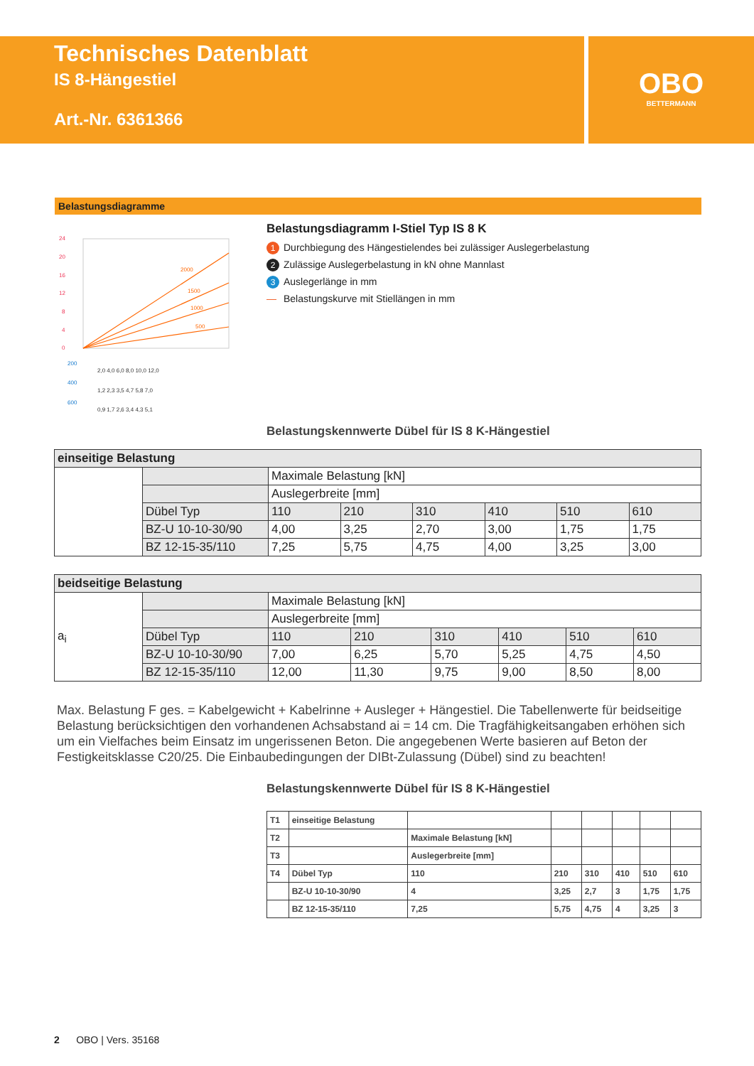Technisches Datenblatt
IS 8-Hängestiel
Art.-Nr. 6361366
OBO
BETTERMANN
Belastungsdiagramme
2000
1500
1000
500
24
20
16
12
8
4
0
2,0 4,0 6,0 8,0 10,0 12,0
1,2 2,3 3,5 4,7 5,8 7,0
0,9 1,7 2,6 3,4 4,3 5,1
200
400
600
Belastungsdiagramm I-Stiel Typ IS 8 K
1 Durchbiegung des Hängestielendes bei zulässiger Auslegerbelastung
2 Zulässige Auslegerbelastung in kN ohne Mannlast
3 Auslegerlänge in mm
— Belastungskurve mit Stiellängen in mm
Belastungskennwerte Dübel für IS 8 K-Hängestiel
| einseitige Belastung | | | | | | | |
| --- | --- | --- | --- | --- | --- | --- | --- |
| | | Maximale Belastung [kN] | | | | | |
| | | Auslegerbreite [mm] | | | | | |
| | Dübel Typ | 110 | 210 | 310 | 410 | 510 | 610 |
| | BZ-U 10-10-30/90 | 4,00 | 3,25 | 2,70 | 3,00 | 1,75 | 1,75 |
| | BZ 12-15-35/110 | 7,25 | 5,75 | 4,75 | 4,00 | 3,25 | 3,00 |
| beidseitige Belastung | | | | | | | |
| --- | --- | --- | --- | --- | --- | --- | --- |
| a<sub>i</sub> | | Maximale Belastung [kN] | | | | | |
| | | Auslegerbreite [mm] | | | | | |
| | Dübel Typ | 110 | 210 | 310 | 410 | 510 | 610 |
| | BZ-U 10-10-30/90 | 7,00 | 6,25 | 5,70 | 5,25 | 4,75 | 4,50 |
| | BZ 12-15-35/110 | 12,00 | 11,30 | 9,75 | 9,00 | 8,50 | 8,00 |
Max. Belastung F ges. = Kabelgewicht + Kabelrinne + Ausleger + Hängestiel. Die Tabellenwerte für beidseitige Belastung berücksichtigen den vorhandenen Achsabstand ai = 14 cm. Die Tragfähigkeitsangaben erhöhen sich um ein Vielfaches beim Einsatz im ungerissenen Beton. Die angegebenen Werte basieren auf Beton der Festigkeitsklasse C20/25. Die Einbaubedingungen der DIBt-Zulassung (Dübel) sind zu beachten!
Belastungskennwerte Dübel für IS 8 K-Hängestiel
| T1 | einseitige Belastung | | | | | | |
| T2 | | Maximale Belastung [kN] | | | | | |
| T3 | | Auslegerbreite [mm] | | | | | |
| T4 | Dübel Typ | 110 | 210 | 310 | 410 | 510 | 610 |
| | BZ-U 10-10-30/90 | 4 | 3,25 | 2,7 | 3 | 1,75 | 1,75 |
| | BZ 12-15-35/110 | 7,25 | 5,75 | 4,75 | 4 | 3,25 | 3 |
2 OBO | Vers. 35168